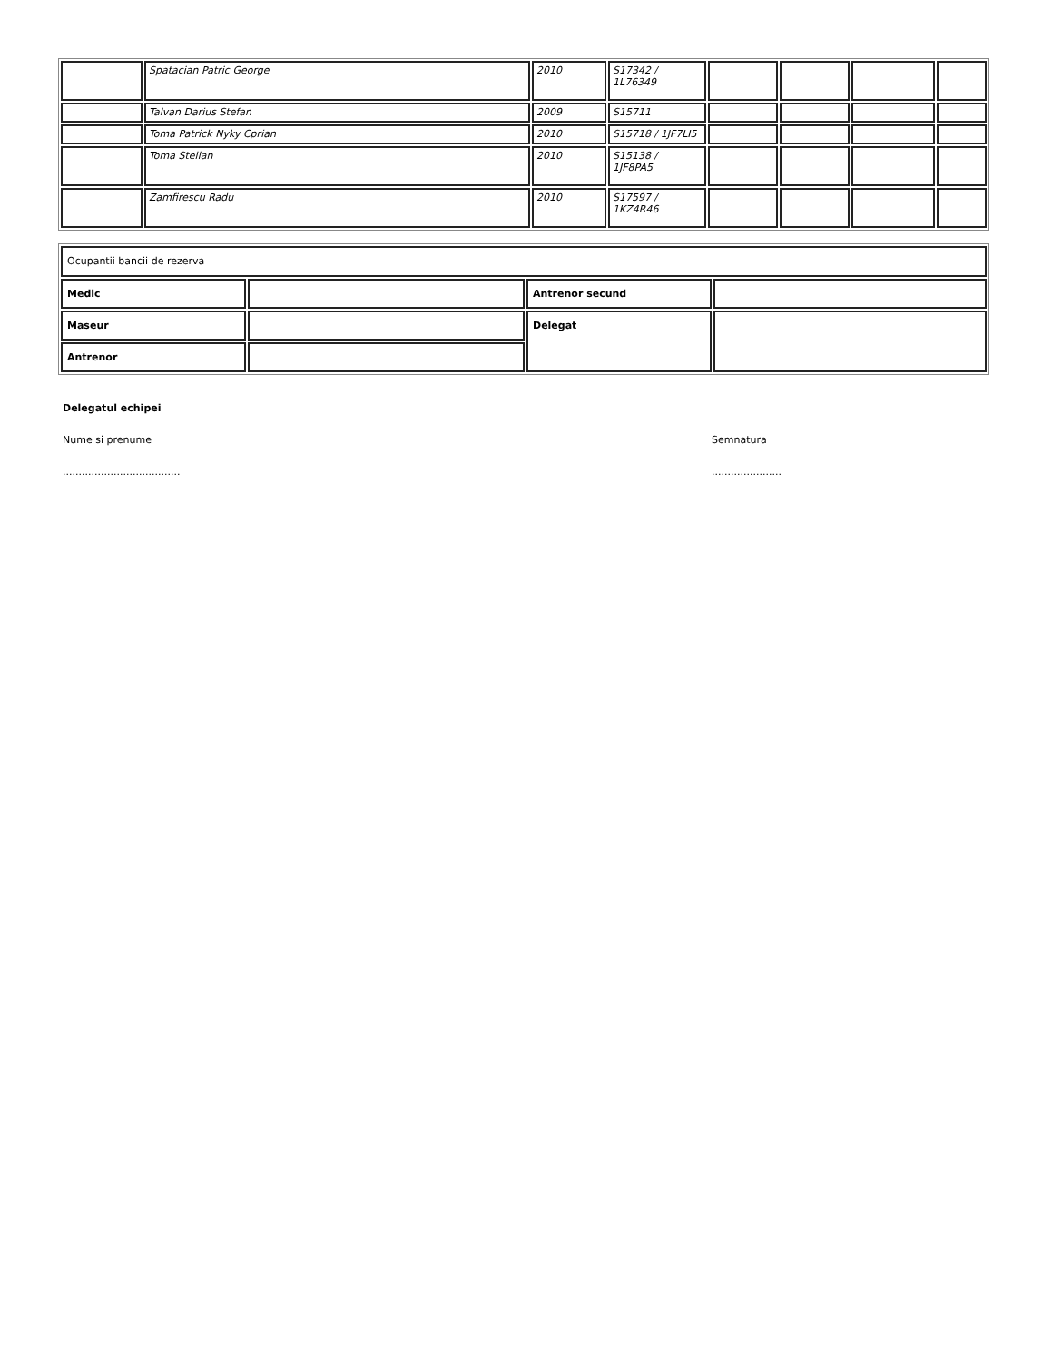| | Spatacian Patric George | 2010 | S17342 / 1L76349 | | | | |
| | Talvan Darius Stefan | 2009 | S15711 | | | | |
| | Toma Patrick Nyky Cprian | 2010 | S15718 / 1JF7LI5 | | | | |
| | Toma Stelian | 2010 | S15138 / 1JF8PA5 | | | | |
| | Zamfirescu Radu | 2010 | S17597 / 1KZ4R46 | | | | |
| Ocupantii bancii de rezerva | | | |
| Medic | | Antrenor secund | |
| Maseur | | Delegat | |
| Antrenor | | | |
Delegatul echipei
Nume si prenume Semnatura
..................................... ......................